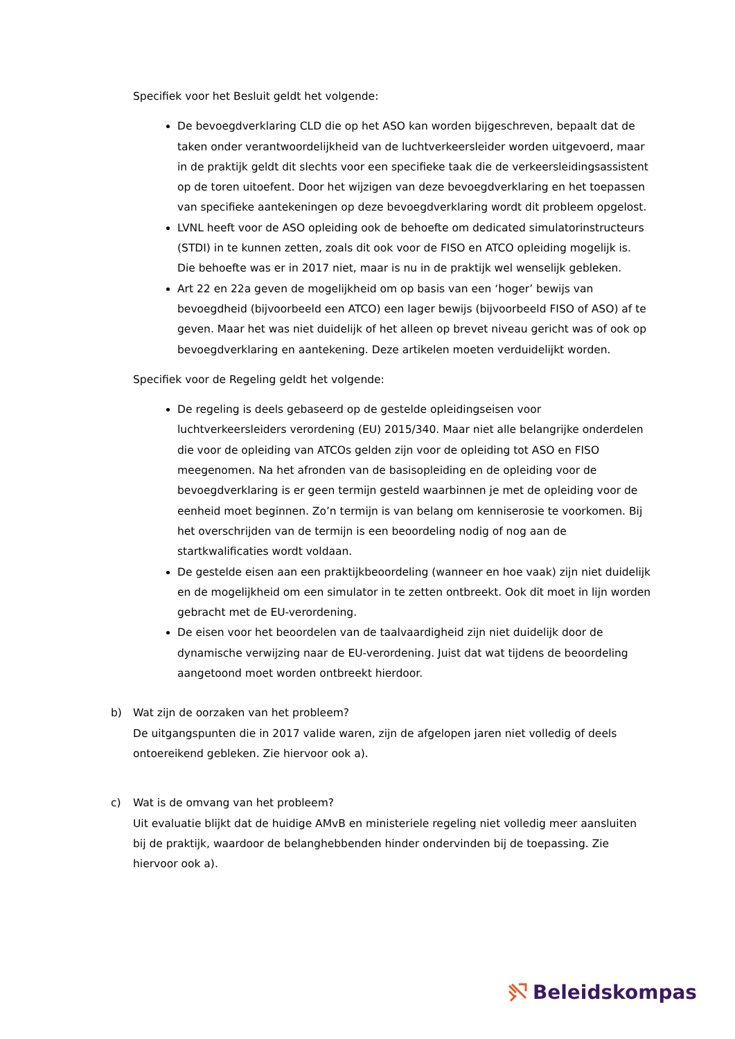Specifiek voor het Besluit geldt het volgende:
De bevoegdverklaring CLD die op het ASO kan worden bijgeschreven, bepaalt dat de taken onder verantwoordelijkheid van de luchtverkeersleider worden uitgevoerd, maar in de praktijk geldt dit slechts voor een specifieke taak die de verkeersleidingsassistent op de toren uitoefent. Door het wijzigen van deze bevoegdverklaring en het toepassen van specifieke aantekeningen op deze bevoegdverklaring wordt dit probleem opgelost.
LVNL heeft voor de ASO opleiding ook de behoefte om dedicated simulatorinstructeurs (STDI) in te kunnen zetten, zoals dit ook voor de FISO en ATCO opleiding mogelijk is. Die behoefte was er in 2017 niet, maar is nu in de praktijk wel wenselijk gebleken.
Art 22 en 22a geven de mogelijkheid om op basis van een ‘hoger’ bewijs van bevoegdheid (bijvoorbeeld een ATCO) een lager bewijs (bijvoorbeeld FISO of ASO) af te geven. Maar het was niet duidelijk of het alleen op brevet niveau gericht was of ook op bevoegdverklaring en aantekening. Deze artikelen moeten verduidelijkt worden.
Specifiek voor de Regeling geldt het volgende:
De regeling is deels gebaseerd op de gestelde opleidingseisen voor luchtverkeersleiders verordening (EU) 2015/340. Maar niet alle belangrijke onderdelen die voor de opleiding van ATCOs gelden zijn voor de opleiding tot ASO en FISO meegenomen. Na het afronden van de basisopleiding en de opleiding voor de bevoegdverklaring is er geen termijn gesteld waarbinnen je met de opleiding voor de eenheid moet beginnen. Zo’n termijn is van belang om kenniserosie te voorkomen. Bij het overschrijden van de termijn is een beoordeling nodig of nog aan de startkwalificaties wordt voldaan.
De gestelde eisen aan een praktijkbeoordeling (wanneer en hoe vaak) zijn niet duidelijk en de mogelijkheid om een simulator in te zetten ontbreekt. Ook dit moet in lijn worden gebracht met de EU-verordening.
De eisen voor het beoordelen van de taalvaardigheid zijn niet duidelijk door de dynamische verwijzing naar de EU-verordening. Juist dat wat tijdens de beoordeling aangetoond moet worden ontbreekt hierdoor.
b) Wat zijn de oorzaken van het probleem?
De uitgangspunten die in 2017 valide waren, zijn de afgelopen jaren niet volledig of deels ontoereikend gebleken. Zie hiervoor ook a).
c) Wat is de omvang van het probleem?
Uit evaluatie blijkt dat de huidige AMvB en ministeriele regeling niet volledig meer aansluiten bij de praktijk, waardoor de belanghebbenden hinder ondervinden bij de toepassing. Zie hiervoor ook a).
Beleidskompas